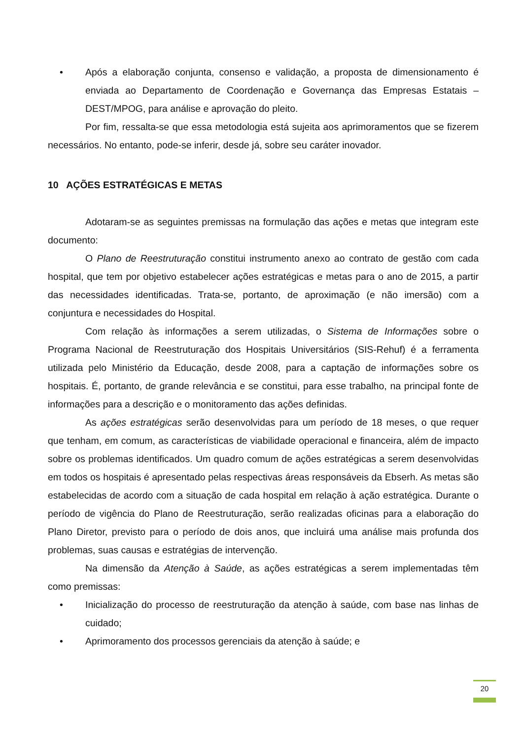• Após a elaboração conjunta, consenso e validação, a proposta de dimensionamento é enviada ao Departamento de Coordenação e Governança das Empresas Estatais – DEST/MPOG, para análise e aprovação do pleito.
Por fim, ressalta-se que essa metodologia está sujeita aos aprimoramentos que se fizerem necessários. No entanto, pode-se inferir, desde já, sobre seu caráter inovador.
10 AÇÕES ESTRATÉGICAS E METAS
Adotaram-se as seguintes premissas na formulação das ações e metas que integram este documento:
O Plano de Reestruturação constitui instrumento anexo ao contrato de gestão com cada hospital, que tem por objetivo estabelecer ações estratégicas e metas para o ano de 2015, a partir das necessidades identificadas. Trata-se, portanto, de aproximação (e não imersão) com a conjuntura e necessidades do Hospital.
Com relação às informações a serem utilizadas, o Sistema de Informações sobre o Programa Nacional de Reestruturação dos Hospitais Universitários (SIS-Rehuf) é a ferramenta utilizada pelo Ministério da Educação, desde 2008, para a captação de informações sobre os hospitais. É, portanto, de grande relevância e se constitui, para esse trabalho, na principal fonte de informações para a descrição e o monitoramento das ações definidas.
As ações estratégicas serão desenvolvidas para um período de 18 meses, o que requer que tenham, em comum, as características de viabilidade operacional e financeira, além de impacto sobre os problemas identificados. Um quadro comum de ações estratégicas a serem desenvolvidas em todos os hospitais é apresentado pelas respectivas áreas responsáveis da Ebserh. As metas são estabelecidas de acordo com a situação de cada hospital em relação à ação estratégica. Durante o período de vigência do Plano de Reestruturação, serão realizadas oficinas para a elaboração do Plano Diretor, previsto para o período de dois anos, que incluirá uma análise mais profunda dos problemas, suas causas e estratégias de intervenção.
Na dimensão da Atenção à Saúde, as ações estratégicas a serem implementadas têm como premissas:
• Inicialização do processo de reestruturação da atenção à saúde, com base nas linhas de cuidado;
• Aprimoramento dos processos gerenciais da atenção à saúde; e
20